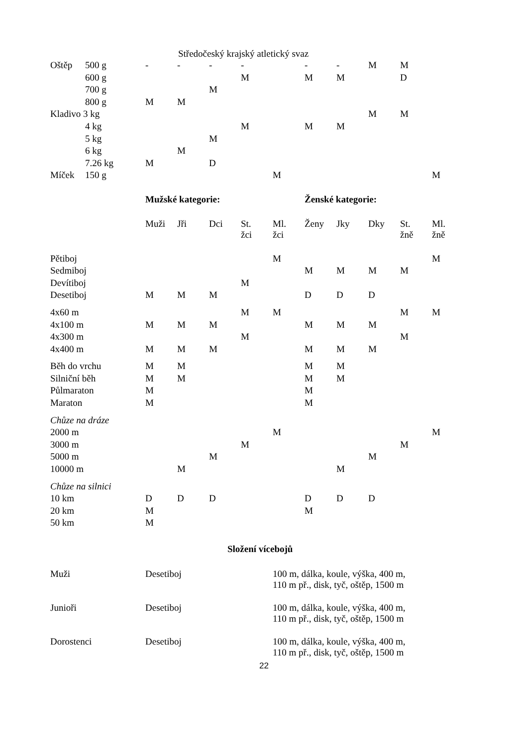Středočeský krajský atletický svaz
| Oštěp | 500 g | - | - | - | - | | - | - | M | M | |
| | 600 g | | | | M | | M | M | | D | |
| | 700 g | | | M | | | | | | | |
| | 800 g | M | M | | | | | | | | |
| Kladivo 3 kg | | | | | | | | | M | M | |
| | 4 kg | | | | M | | M | M | | | |
| | 5 kg | | | M | | | | | | | |
| | 6 kg | | M | | | | | | | | |
| | 7.26 kg | M | | D | | | | | | | |
| Míček | 150 g | | | | | M | | | | | M |
| | | Mužské kategorie: | | | | | Ženské kategorie: | | | | |
| | | Muži | Jři | Dci | St. žci | Ml. žci | Ženy | Jky | Dky | St. žně | Ml. žně |
| Pětiboj | | | | | | M | | | | | M |
| Sedmiboj | | | | | | | M | M | M | M | |
| Devítiboj | | | | | M | | | | | | |
| Desetiboj | | M | M | M | | | D | D | D | | |
| 4x60 m | | | | | M | M | | | | M | M |
| 4x100 m | | M | M | M | | | M | M | M | | |
| 4x300 m | | | | | M | | | | | M | |
| 4x400 m | | M | M | M | | | M | M | M | | |
| Běh do vrchu | | M | M | | | | M | M | | | |
| Silniční běh | | M | M | | | | M | M | | | |
| Půlmaraton | | M | | | | | M | | | | |
| Maraton | | M | | | | | M | | | | |
| Chůze na dráze | | | | | | | | | | | |
| 2000 m | | | | | | M | | | | | M |
| 3000 m | | | | | M | | | | | M | |
| 5000 m | | | | M | | | | | M | | |
| 10000 m | | | M | | | | | M | | | |
| Chůze na silnici | | | | | | | | | | | |
| 10 km | | D | D | D | | | D | D | D | | |
| 20 km | | M | | | | | M | | | | |
| 50 km | | M | | | | | | | | | |
Složení vícebojů
| Muži | Desetiboj | 100 m, dálka, koule, výška, 400 m, 110 m př., disk, tyč, oštěp, 1500 m |
| Junioři | Desetiboj | 100 m, dálka, koule, výška, 400 m, 110 m př., disk, tyč, oštěp, 1500 m |
| Dorostenci | Desetiboj | 100 m, dálka, koule, výška, 400 m, 110 m př., disk, tyč, oštěp, 1500 m |
22